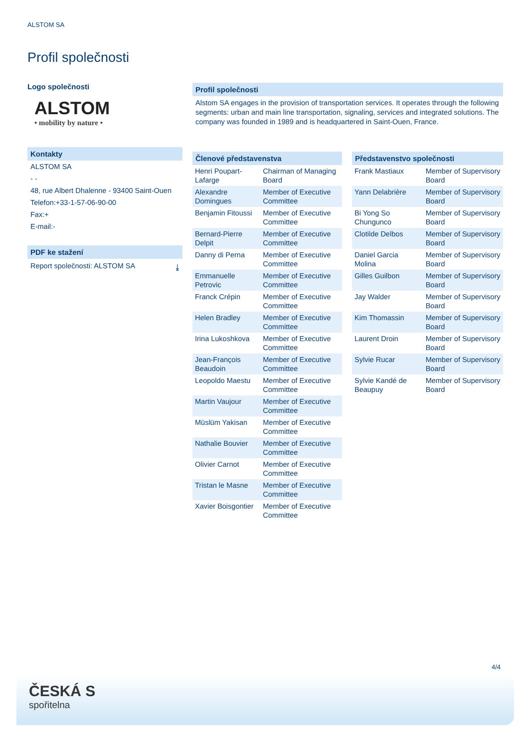ALSTOM SA
Profil společnosti
Logo společnosti
ALSTOM
• mobility by nature •
Kontakty
ALSTOM SA
- -
48, rue Albert Dhalenne - 93400 Saint-Ouen
Telefon:+33-1-57-06-90-00
Fax:+
E-mail:-
PDF ke stažení
Report společnosti: ALSTOM SA ⤓
Profil společnosti
Alstom SA engages in the provision of transportation services. It operates through the following segments: urban and main line transportation, signaling, services and integrated solutions. The company was founded in 1989 and is headquartered in Saint-Ouen, France.
Členové představenstva
| Henri Poupart-Lafarge | Chairman of Managing Board |
| Alexandre Domingues | Member of Executive Committee |
| Benjamin Fitoussi | Member of Executive Committee |
| Bernard-Pierre Delpit | Member of Executive Committee |
| Danny di Perna | Member of Executive Committee |
| Emmanuelle Petrovic | Member of Executive Committee |
| Franck Crépin | Member of Executive Committee |
| Helen Bradley | Member of Executive Committee |
| Irina Lukoshkova | Member of Executive Committee |
| Jean-François Beaudoin | Member of Executive Committee |
| Leopoldo Maestu | Member of Executive Committee |
| Martin Vaujour | Member of Executive Committee |
| Müslüm Yakisan | Member of Executive Committee |
| Nathalie Bouvier | Member of Executive Committee |
| Olivier Carnot | Member of Executive Committee |
| Tristan le Masne | Member of Executive Committee |
| Xavier Boisgontier | Member of Executive Committee |
Představenstvo společnosti
| Frank Mastiaux | Member of Supervisory Board |
| Yann Delabrière | Member of Supervisory Board |
| Bi Yong So Chungunco | Member of Supervisory Board |
| Clotilde Delbos | Member of Supervisory Board |
| Daniel Garcia Molina | Member of Supervisory Board |
| Gilles Guilbon | Member of Supervisory Board |
| Jay Walder | Member of Supervisory Board |
| Kim Thomassin | Member of Supervisory Board |
| Laurent Droin | Member of Supervisory Board |
| Sylvie Rucar | Member of Supervisory Board |
| Sylvie Kandé de Beaupuy | Member of Supervisory Board |
4/4
ČESKÁ S
spořitelna